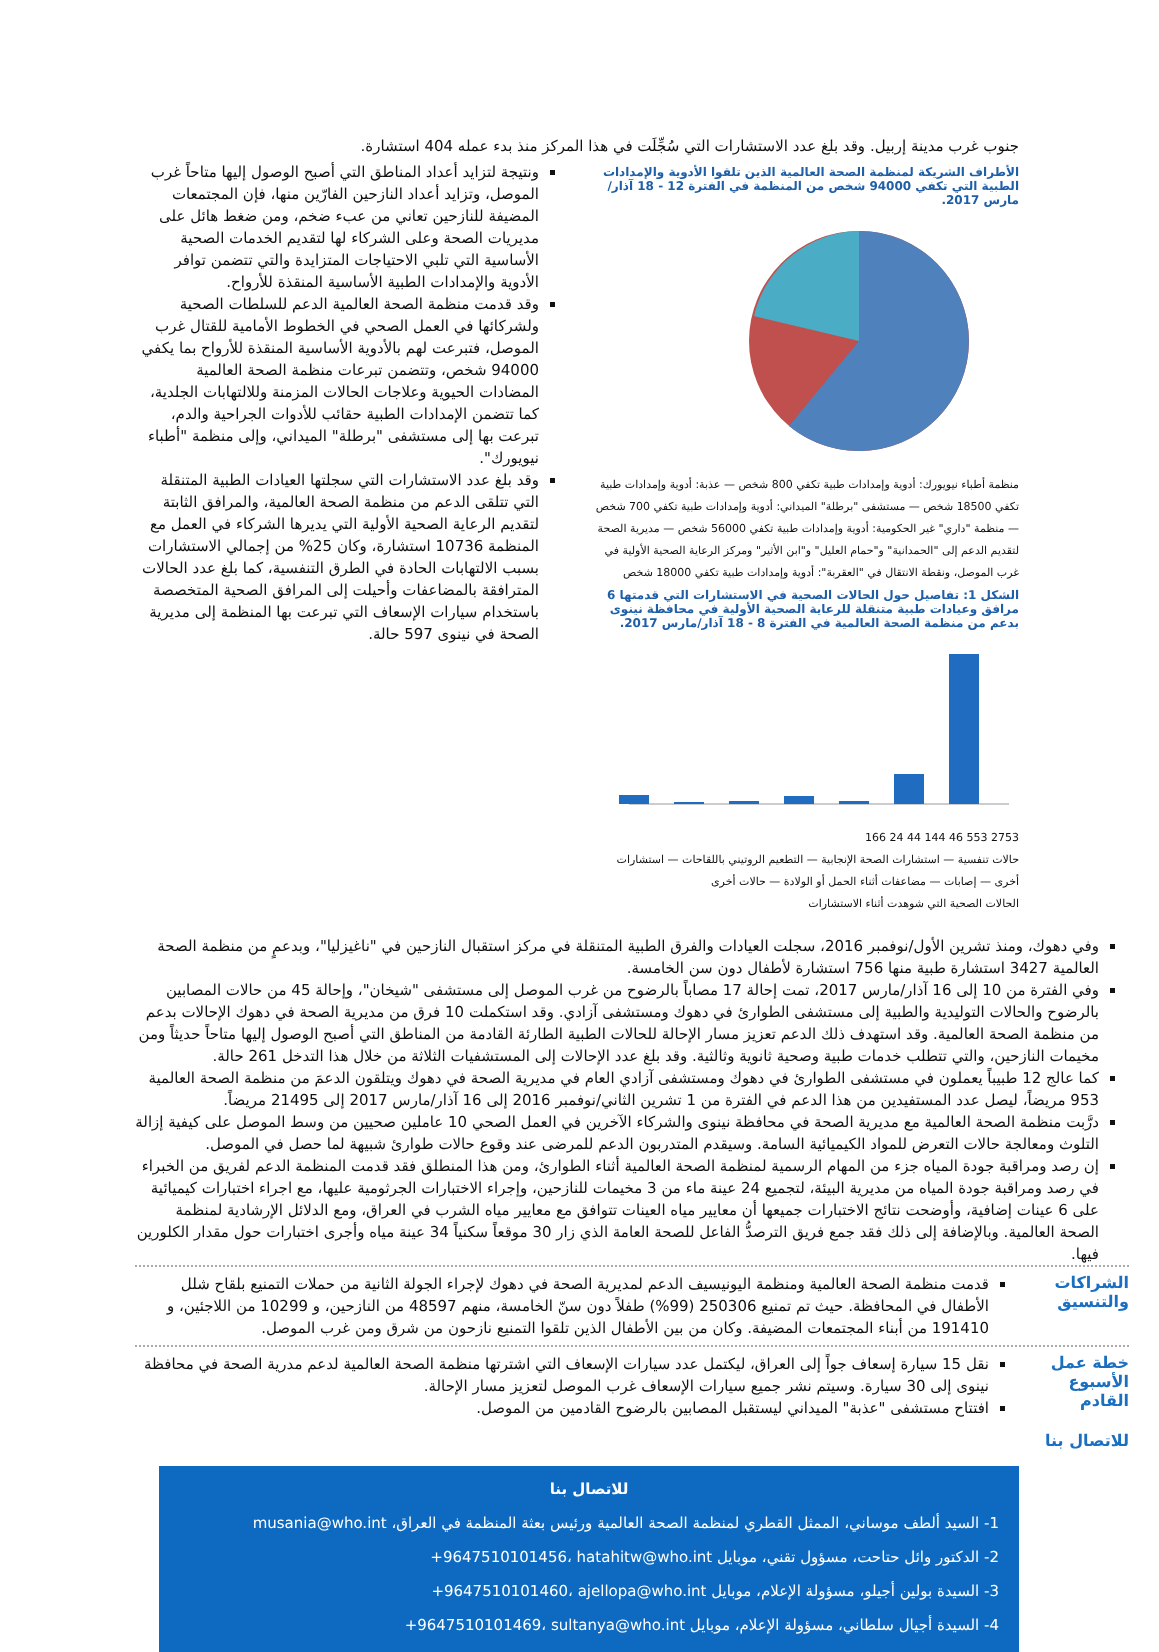جنوب غرب مدينة إربيل. وقد بلغ عدد الاستشارات التي سُجِّلَت في هذا المركز منذ بدء عمله 404 استشارة.
الأطراف الشريكة لمنظمة الصحة العالمية الذين تلقوا الأدوية والإمدادات الطبية التي تكفي 94000 شخص من المنظمة في الفترة 12 - 18 آذار/مارس 2017.
منظمة أطباء نيويورك: أدوية وإمدادات طبية تكفي 800 شخص — عذبة: أدوية وإمدادات طبية تكفي 18500 شخص — مستشفى "برطلة" الميداني: أدوية وإمدادات طبية تكفي 700 شخص — منظمة "داري" غير الحكومية: أدوية وإمدادات طبية تكفي 56000 شخص — مديرية الصحة لتقديم الدعم إلى "الحمدانية" و"حمام العليل" و"ابن الأثير" ومركز الرعاية الصحية الأولية في غرب الموصل، ونقطة الانتقال في "العقربة": أدوية وإمدادات طبية تكفي 18000 شخص
الشكل 1: تفاصيل حول الحالات الصحية في الاستشارات التي قدمتها 6 مرافق وعيادات طبية متنقلة للرعاية الصحية الأولية في محافظة نينوى بدعم من منظمة الصحة العالمية في الفترة 8 - 18 آذار/مارس 2017.
2753 553 46 144 44 24 166
حالات تنفسية — استشارات الصحة الإنجابية — التطعيم الروتيني باللقاحات — استشارات أخرى — إصابات — مضاعفات أثناء الحمل أو الولادة — حالات أخرى
الحالات الصحية التي شوهدت أثناء الاستشارات
ونتيجة لتزايد أعداد المناطق التي أصبح الوصول إليها متاحاً غرب الموصل، وتزايد أعداد النازحين الفارّين منها، فإن المجتمعات المضيفة للنازحين تعاني من عبء ضخم، ومن ضغط هائل على مديريات الصحة وعلى الشركاء لها لتقديم الخدمات الصحية الأساسية التي تلبي الاحتياجات المتزايدة والتي تتضمن توافر الأدوية والإمدادات الطبية الأساسية المنقذة للأرواح.
وقد قدمت منظمة الصحة العالمية الدعم للسلطات الصحية ولشركائها في العمل الصحي في الخطوط الأمامية للقتال غرب الموصل، فتبرعت لهم بالأدوية الأساسية المنقذة للأرواح بما يكفي 94000 شخص، وتتضمن تبرعات منظمة الصحة العالمية المضادات الحيوية وعلاجات الحالات المزمنة وللالتهابات الجلدية، كما تتضمن الإمدادات الطبية حقائب للأدوات الجراحية والدم، تبرعت بها إلى مستشفى "برطلة" الميداني، وإلى منظمة "أطباء نيويورك".
وقد بلغ عدد الاستشارات التي سجلتها العيادات الطبية المتنقلة التي تتلقى الدعم من منظمة الصحة العالمية، والمرافق الثابتة لتقديم الرعاية الصحية الأولية التي يديرها الشركاء في العمل مع المنظمة 10736 استشارة، وكان 25% من إجمالي الاستشارات بسبب الالتهابات الحادة في الطرق التنفسية، كما بلغ عدد الحالات المترافقة بالمضاعفات وأحيلت إلى المرافق الصحية المتخصصة باستخدام سيارات الإسعاف التي تبرعت بها المنظمة إلى مديرية الصحة في نينوى 597 حالة.
وفي دهوك، ومنذ تشرين الأول/نوفمبر 2016، سجلت العيادات والفرق الطبية المتنقلة في مركز استقبال النازحين في "ناغيزليا"، وبدعمٍ من منظمة الصحة العالمية 3427 استشارة طبية منها 756 استشارة لأطفال دون سن الخامسة.
وفي الفترة من 10 إلى 16 آذار/مارس 2017، تمت إحالة 17 مصاباً بالرضوح من غرب الموصل إلى مستشفى "شيخان"، وإحالة 45 من حالات المصابين بالرضوح والحالات التوليدية والطبية إلى مستشفى الطوارئ في دهوك ومستشفى آزادي. وقد استكملت 10 فرق من مديرية الصحة في دهوك الإحالات بدعم من منظمة الصحة العالمية. وقد استهدف ذلك الدعم تعزيز مسار الإحالة للحالات الطبية الطارئة القادمة من المناطق التي أصبح الوصول إليها متاحاً حديثاً ومن مخيمات النازحين، والتي تتطلب خدمات طبية وصحية ثانوية وثالثية. وقد بلغ عدد الإحالات إلى المستشفيات الثلاثة من خلال هذا التدخل 261 حالة.
كما عالج 12 طبيباً يعملون في مستشفى الطوارئ في دهوك ومستشفى آزادي العام في مديرية الصحة في دهوك ويتلقون الدعمَ من منظمة الصحة العالمية 953 مريضاً، ليصل عدد المستفيدين من هذا الدعم في الفترة من 1 تشرين الثاني/نوفمبر 2016 إلى 16 آذار/مارس 2017 إلى 21495 مريضاً.
درَّبت منظمة الصحة العالمية مع مديرية الصحة في محافظة نينوى والشركاء الآخرين في العمل الصحي 10 عاملين صحيين من وسط الموصل على كيفية إزالة التلوث ومعالجة حالات التعرض للمواد الكيميائية السامة. وسيقدم المتدربون الدعم للمرضى عند وقوع حالات طوارئ شبيهة لما حصل في الموصل.
إن رصد ومراقبة جودة المياه جزء من المهام الرسمية لمنظمة الصحة العالمية أثناء الطوارئ، ومن هذا المنطلق فقد قدمت المنظمة الدعم لفريق من الخبراء في رصد ومراقبة جودة المياه من مديرية البيئة، لتجميع 24 عينة ماء من 3 مخيمات للنازحين، وإجراء الاختبارات الجرثومية عليها، مع اجراء اختبارات كيميائية على 6 عينات إضافية، وأوضحت نتائج الاختبارات جميعها أن معايير مياه العينات تتوافق مع معايير مياه الشرب في العراق، ومع الدلائل الإرشادية لمنظمة الصحة العالمية. وبالإضافة إلى ذلك فقد جمع فريق الترصدُّ الفاعل للصحة العامة الذي زار 30 موقعاً سكنياً 34 عينة مياه وأجرى اختبارات حول مقدار الكلورين فيها.
الشراكات والتنسيق
قدمت منظمة الصحة العالمية ومنظمة اليونيسيف الدعم لمديرية الصحة في دهوك لإجراء الجولة الثانية من حملات التمنيع بلقاح شلل الأطفال في المحافظة. حيث تم تمنيع 250306 (99%) طفلاً دون سنّ الخامسة، منهم 48597 من النازحين، و 10299 من اللاجئين، و 191410 من أبناء المجتمعات المضيفة. وكان من بين الأطفال الذين تلقوا التمنيع نازحون من شرق ومن غرب الموصل.
خطة عمل الأسبوع القادم
نقل 15 سيارة إسعاف جواً إلى العراق، ليكتمل عدد سيارات الإسعاف التي اشترتها منظمة الصحة العالمية لدعم مدرية الصحة في محافظة نينوى إلى 30 سيارة. وسيتم نشر جميع سيارات الإسعاف غرب الموصل لتعزيز مسار الإحالة.
افتتاح مستشفى "عذبة" الميداني ليستقبل المصابين بالرضوح القادمين من الموصل.
للاتصال بنا
للاتصال بنا
1- السيد ألطف موساني، الممثل القطري لمنظمة الصحة العالمية ورئيس بعثة المنظمة في العراق، musania@who.int
2- الدكتور وائل حتاحت، مسؤول تقني، موبايل ‎+9647510101456، hatahitw@who.int
3- السيدة بولين أجيلو، مسؤولة الإعلام، موبايل ‎+9647510101460، ajellopa@who.int
4- السيدة أجيال سلطاني، مسؤولة الإعلام، موبايل ‎+9647510101469، sultanya@who.int